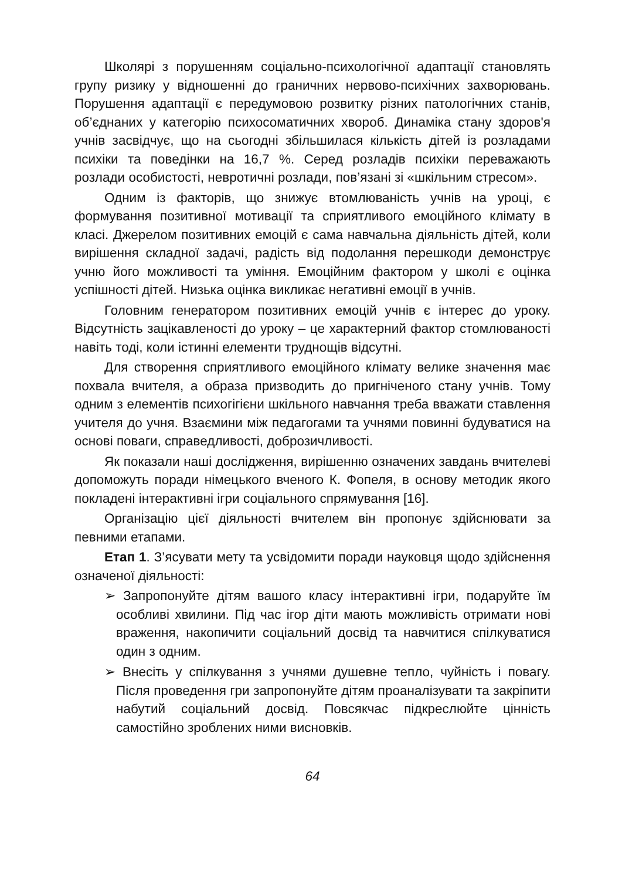Школярі з порушенням соціально-психологічної адаптації становлять групу ризику у відношенні до граничних нервово-психічних захворювань. Порушення адаптації є передумовою розвитку різних патологічних станів, об’єднаних у категорію психосоматичних хвороб. Динаміка стану здоров'я учнів засвідчує, що на сьогодні збільшилася кількість дітей із розладами психіки та поведінки на 16,7 %. Серед розладів психіки переважають розлади особистості, невротичні розлади, пов’язані зі «шкільним стресом».
Одним із факторів, що знижує втомлюваність учнів на уроці, є формування позитивної мотивації та сприятливого емоційного клімату в класі. Джерелом позитивних емоцій є сама навчальна діяльність дітей, коли вирішення складної задачі, радість від подолання перешкоди демонструє учню його можливості та уміння. Емоційним фактором у школі є оцінка успішності дітей. Низька оцінка викликає негативні емоції в учнів.
Головним генератором позитивних емоцій учнів є інтерес до уроку. Відсутність зацікавленості до уроку – це характерний фактор стомлюваності навіть тоді, коли істинні елементи труднощів відсутні.
Для створення сприятливого емоційного клімату велике значення має похвала вчителя, а образа призводить до пригніченого стану учнів. Тому одним з елементів психогігієни шкільного навчання треба вважати ставлення учителя до учня. Взаємини між педагогами та учнями повинні будуватися на основі поваги, справедливості, доброзичливості.
Як показали наші дослідження, вирішенню означених завдань вчителеві допоможуть поради німецького вченого К. Фопеля, в основу методик якого покладені інтерактивні ігри соціального спрямування [16].
Організацію цієї діяльності вчителем він пропонує здійснювати за певними етапами.
Етап 1. З’ясувати мету та усвідомити поради науковця щодо здійснення означеної діяльності:
➢ Запропонуйте дітям вашого класу інтерактивні ігри, подаруйте їм особливі хвилини. Під час ігор діти мають можливість отримати нові враження, накопичити соціальний досвід та навчитися спілкуватися один з одним.
➢ Внесіть у спілкування з учнями душевне тепло, чуйність і повагу. Після проведення гри запропонуйте дітям проаналізувати та закріпити набутий соціальний досвід. Повсякчас підкреслюйте цінність самостійно зроблених ними висновків.
64